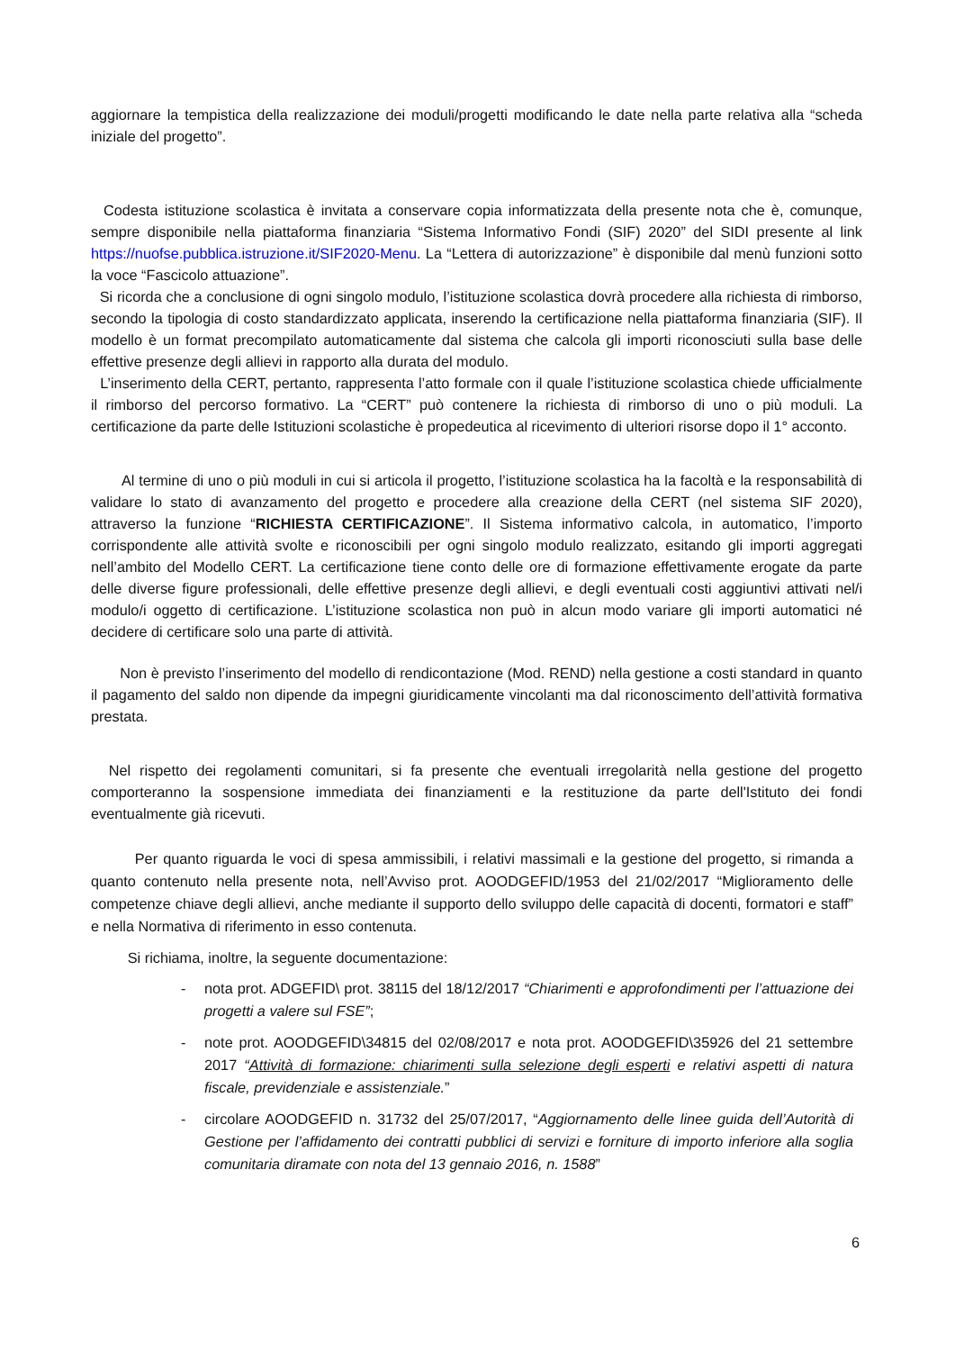aggiornare la tempistica della realizzazione dei moduli/progetti modificando le date nella parte relativa alla “scheda iniziale del progetto”.
Codesta istituzione scolastica è invitata a conservare copia informatizzata della presente nota che è, comunque, sempre disponibile nella piattaforma finanziaria “Sistema Informativo Fondi (SIF) 2020” del SIDI presente al link https://nuofse.pubblica.istruzione.it/SIF2020-Menu. La “Lettera di autorizzazione” è disponibile dal menù funzioni sotto la voce “Fascicolo attuazione”.
Si ricorda che a conclusione di ogni singolo modulo, l’istituzione scolastica dovrà procedere alla richiesta di rimborso, secondo la tipologia di costo standardizzato applicata, inserendo la certificazione nella piattaforma finanziaria (SIF). Il modello è un format precompilato automaticamente dal sistema che calcola gli importi riconosciuti sulla base delle effettive presenze degli allievi in rapporto alla durata del modulo.
L’inserimento della CERT, pertanto, rappresenta l’atto formale con il quale l’istituzione scolastica chiede ufficialmente il rimborso del percorso formativo. La “CERT” può contenere la richiesta di rimborso di uno o più moduli. La certificazione da parte delle Istituzioni scolastiche è propedeutica al ricevimento di ulteriori risorse dopo il 1° acconto.
Al termine di uno o più moduli in cui si articola il progetto, l’istituzione scolastica ha la facoltà e la responsabilità di validare lo stato di avanzamento del progetto e procedere alla creazione della CERT (nel sistema SIF 2020), attraverso la funzione “RICHIESTA CERTIFICAZIONE”. Il Sistema informativo calcola, in automatico, l’importo corrispondente alle attività svolte e riconoscibili per ogni singolo modulo realizzato, esitando gli importi aggregati nell’ambito del Modello CERT. La certificazione tiene conto delle ore di formazione effettivamente erogate da parte delle diverse figure professionali, delle effettive presenze degli allievi, e degli eventuali costi aggiuntivi attivati nel/i modulo/i oggetto di certificazione. L’istituzione scolastica non può in alcun modo variare gli importi automatici né decidere di certificare solo una parte di attività.
Non è previsto l’inserimento del modello di rendicontazione (Mod. REND) nella gestione a costi standard in quanto il pagamento del saldo non dipende da impegni giuridicamente vincolanti ma dal riconoscimento dell’attività formativa prestata.
Nel rispetto dei regolamenti comunitari, si fa presente che eventuali irregolarità nella gestione del progetto comporteranno la sospensione immediata dei finanziamenti e la restituzione da parte dell'Istituto dei fondi eventualmente già ricevuti.
Per quanto riguarda le voci di spesa ammissibili, i relativi massimali e la gestione del progetto, si rimanda a quanto contenuto nella presente nota, nell’Avviso prot. AOODGEFID/1953 del 21/02/2017 “Miglioramento delle competenze chiave degli allievi, anche mediante il supporto dello sviluppo delle capacità di docenti, formatori e staff” e nella Normativa di riferimento in esso contenuta.
Si richiama, inoltre, la seguente documentazione:
- nota prot. ADGEFID\ prot. 38115 del 18/12/2017 “Chiarimenti e approfondimenti per l’attuazione dei progetti a valere sul FSE”;
- note prot. AOODGEFID\34815 del 02/08/2017 e nota prot. AOODGEFID\35926 del 21 settembre 2017 “Attività di formazione: chiarimenti sulla selezione degli esperti e relativi aspetti di natura fiscale, previdenziale e assistenziale.”
- circolare AOODGEFID n. 31732 del 25/07/2017, “Aggiornamento delle linee guida dell’Autorità di Gestione per l’affidamento dei contratti pubblici di servizi e forniture di importo inferiore alla soglia comunitaria diramate con nota del 13 gennaio 2016, n. 1588”
6